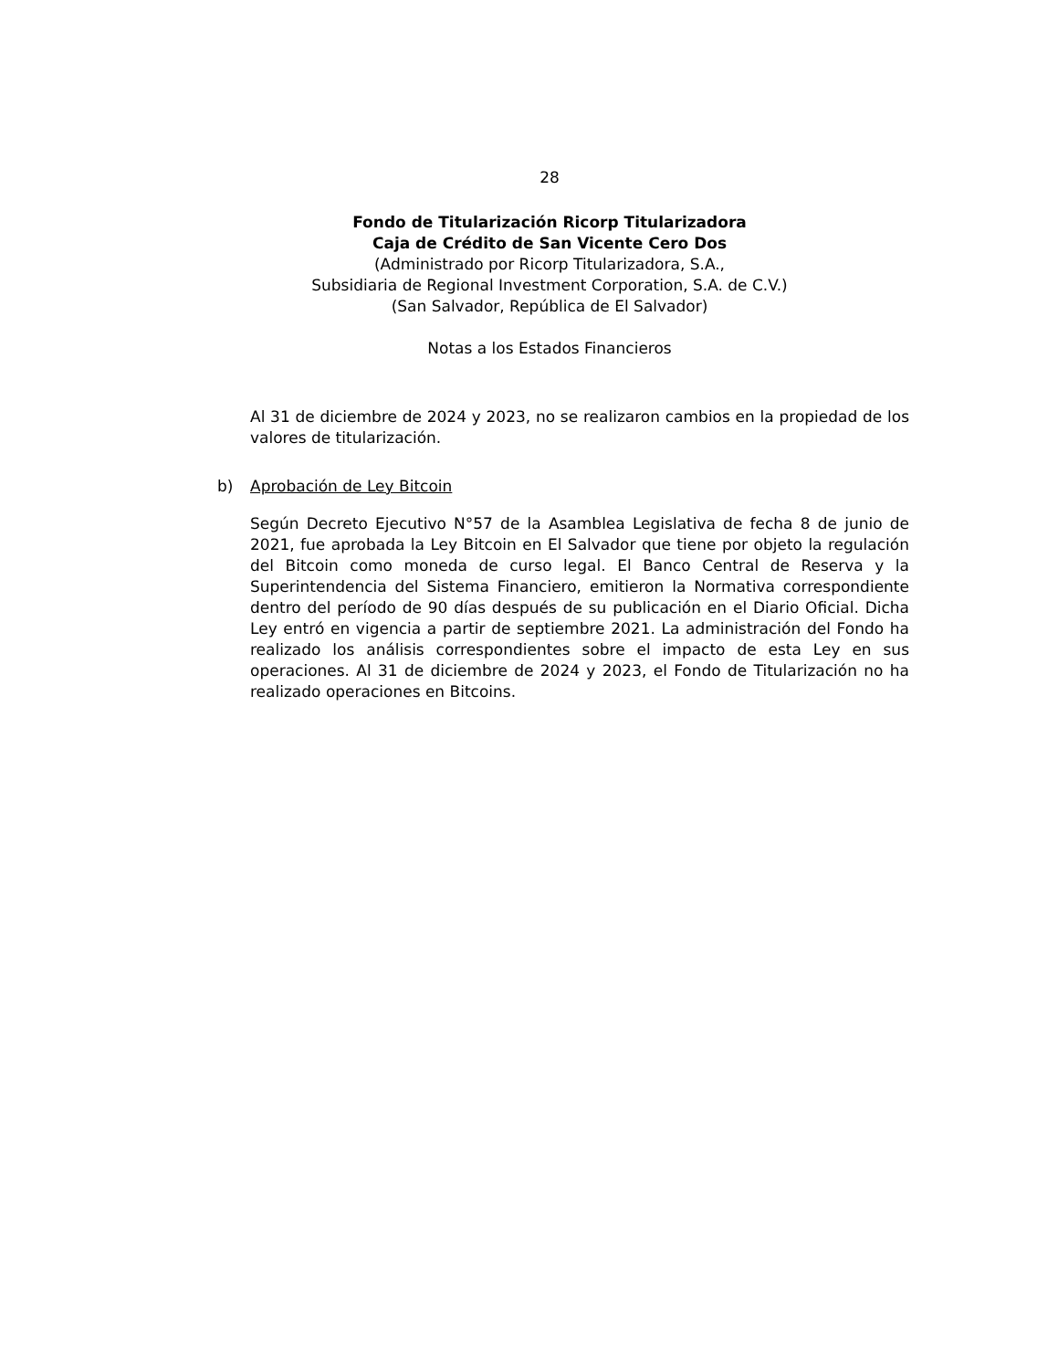28
Fondo de Titularización Ricorp Titularizadora
Caja de Crédito de San Vicente Cero Dos
(Administrado por Ricorp Titularizadora, S.A.,
Subsidiaria de Regional Investment Corporation, S.A. de C.V.)
(San Salvador, República de El Salvador)
Notas a los Estados Financieros
Al 31 de diciembre de 2024 y 2023, no se realizaron cambios en la propiedad de los valores de titularización.
b) Aprobación de Ley Bitcoin
Según Decreto Ejecutivo N°57 de la Asamblea Legislativa de fecha 8 de junio de 2021, fue aprobada la Ley Bitcoin en El Salvador que tiene por objeto la regulación del Bitcoin como moneda de curso legal. El Banco Central de Reserva y la Superintendencia del Sistema Financiero, emitieron la Normativa correspondiente dentro del período de 90 días después de su publicación en el Diario Oficial. Dicha Ley entró en vigencia a partir de septiembre 2021. La administración del Fondo ha realizado los análisis correspondientes sobre el impacto de esta Ley en sus operaciones. Al 31 de diciembre de 2024 y 2023, el Fondo de Titularización no ha realizado operaciones en Bitcoins.